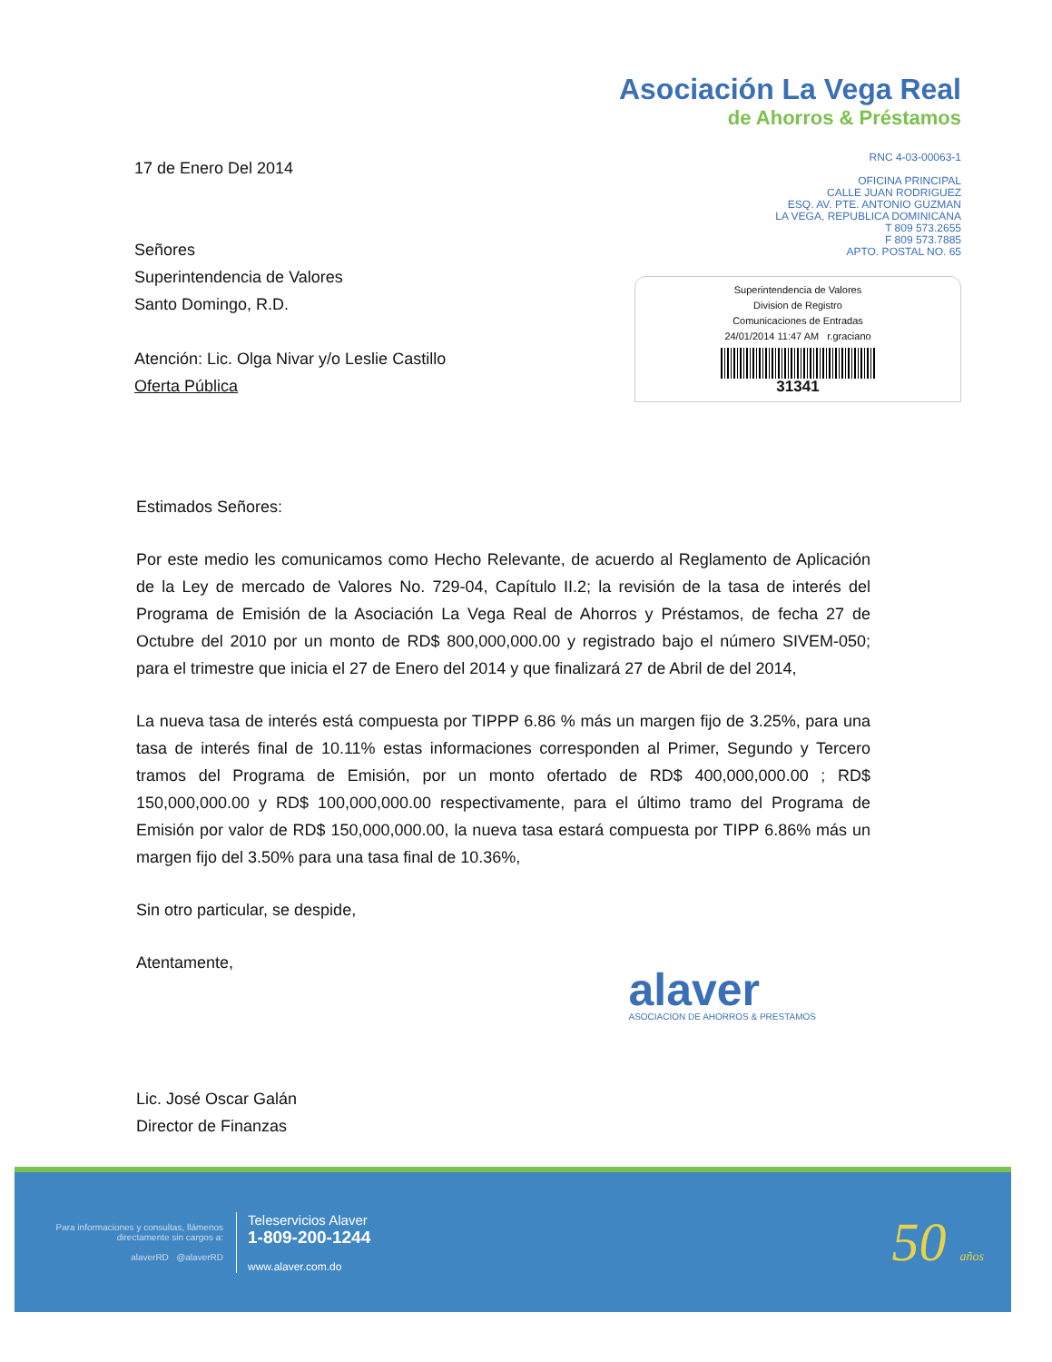17 de Enero Del 2014
Señores
Superintendencia de Valores
Santo Domingo, R.D.
Atención: Lic. Olga Nivar y/o Leslie Castillo
Oferta Pública
Asociación La Vega Real
de Ahorros & Préstamos
RNC 4-03-00063-1
OFICINA PRINCIPAL
CALLE JUAN RODRIGUEZ
ESQ. AV. PTE. ANTONIO GUZMAN
LA VEGA, REPUBLICA DOMINICANA
T 809 573.2655
F 809 573.7885
APTO. POSTAL NO. 65
Superintendencia de Valores
Division de Registro
Comunicaciones de Entradas
24/01/2014 11:47 AM r.graciano
31341
Estimados Señores:
Por este medio les comunicamos como Hecho Relevante, de acuerdo al Reglamento de Aplicación de la Ley de mercado de Valores No. 729-04, Capítulo II.2; la revisión de la tasa de interés del Programa de Emisión de la Asociación La Vega Real de Ahorros y Préstamos, de fecha 27 de Octubre del 2010 por un monto de RD$ 800,000,000.00 y registrado bajo el número SIVEM-050; para el trimestre que inicia el 27 de Enero del 2014 y que finalizará 27 de Abril de del 2014,
La nueva tasa de interés está compuesta por TIPPP 6.86 % más un margen fijo de 3.25%, para una tasa de interés final de 10.11% estas informaciones corresponden al Primer, Segundo y Tercero tramos del Programa de Emisión, por un monto ofertado de RD$ 400,000,000.00 ; RD$ 150,000,000.00 y RD$ 100,000,000.00 respectivamente, para el último tramo del Programa de Emisión por valor de RD$ 150,000,000.00, la nueva tasa estará compuesta por TIPP 6.86% más un margen fijo del 3.50% para una tasa final de 10.36%,
Sin otro particular, se despide,
Atentamente,
Lic. José Oscar Galán
Director de Finanzas
alaver
ASOCIACION DE AHORROS & PRESTAMOS
Para informaciones y consultas, llámenos directamente sin cargos a:
alaverRD @alaverRD
Teleservicios Alaver
1-809-200-1244
www.alaver.com.do
50 años